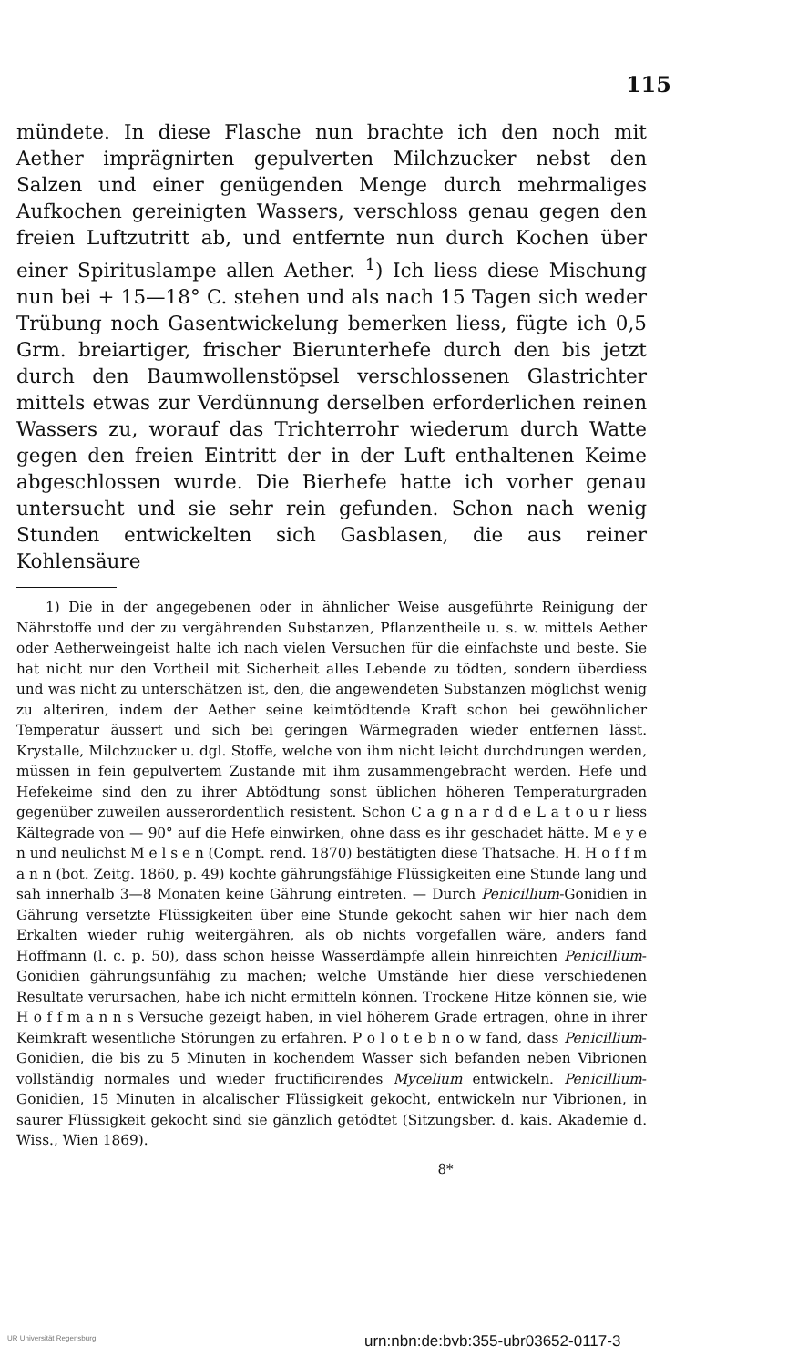115
mündete. In diese Flasche nun brachte ich den noch mit Aether imprägnirten gepulverten Milchzucker nebst den Salzen und einer genügenden Menge durch mehrmaliges Aufkochen gereinigten Wassers, verschloss genau gegen den freien Luftzutritt ab, und entfernte nun durch Kochen über einer Spirituslampe allen Aether. <sup>1</sup>) Ich liess diese Mischung nun bei + 15—18° C. stehen und als nach 15 Tagen sich weder Trübung noch Gasentwickelung bemerken liess, fügte ich 0,5 Grm. breiartiger, frischer Bierunterhefe durch den bis jetzt durch den Baumwollenstöpsel verschlossenen Glastrichter mittels etwas zur Verdünnung derselben erforderlichen reinen Wassers zu, worauf das Trichterrohr wiederum durch Watte gegen den freien Eintritt der in der Luft enthaltenen Keime abgeschlossen wurde. Die Bierhefe hatte ich vorher genau untersucht und sie sehr rein gefunden. Schon nach wenig Stunden entwickelten sich Gasblasen, die aus reiner Kohlensäure
1) Die in der angegebenen oder in ähnlicher Weise ausgeführte Reinigung der Nährstoffe und der zu vergährenden Substanzen, Pflanzentheile u. s. w. mittels Aether oder Aetherweingeist halte ich nach vielen Versuchen für die einfachste und beste. Sie hat nicht nur den Vortheil mit Sicherheit alles Lebende zu tödten, sondern überdiess und was nicht zu unterschätzen ist, den, die angewendeten Substanzen möglichst wenig zu alteriren, indem der Aether seine keimtödtende Kraft schon bei gewöhnlicher Temperatur äussert und sich bei geringen Wärmegraden wieder entfernen lässt. Krystalle, Milchzucker u. dgl. Stoffe, welche von ihm nicht leicht durchdrungen werden, müssen in fein gepulvertem Zustande mit ihm zusammengebracht werden. Hefe und Hefekeime sind den zu ihrer Abtödtung sonst üblichen höheren Temperaturgraden gegenüber zuweilen ausserordentlich resistent. Schon C a g n a r d d e L a t o u r liess Kältegrade von — 90° auf die Hefe einwirken, ohne dass es ihr geschadet hätte. M e y e n und neulichst M e l s e n (Compt. rend. 1870) bestätigten diese Thatsache. H. H o f f m a n n (bot. Zeitg. 1860, p. 49) kochte gährungsfähige Flüssigkeiten eine Stunde lang und sah innerhalb 3—8 Monaten keine Gährung eintreten. — Durch Penicillium-Gonidien in Gährung versetzte Flüssigkeiten über eine Stunde gekocht sahen wir hier nach dem Erkalten wieder ruhig weitergähren, als ob nichts vorgefallen wäre, anders fand Hoffmann (l. c. p. 50), dass schon heisse Wasserdämpfe allein hinreichten Penicillium-Gonidien gährungsunfähig zu machen; welche Umstände hier diese verschiedenen Resultate verursachen, habe ich nicht ermitteln können. Trockene Hitze können sie, wie H o f f m a n n s Versuche gezeigt haben, in viel höherem Grade ertragen, ohne in ihrer Keimkraft wesentliche Störungen zu erfahren. P o l o t e b n o w fand, dass Penicillium-Gonidien, die bis zu 5 Minuten in kochendem Wasser sich befanden neben Vibrionen vollständig normales und wieder fructificirendes Mycelium entwickeln. Penicillium-Gonidien, 15 Minuten in alcalischer Flüssigkeit gekocht, entwickeln nur Vibrionen, in saurer Flüssigkeit gekocht sind sie gänzlich getödtet (Sitzungsber. d. kais. Akademie d. Wiss., Wien 1869).
8*
UR Universität Regensburg urn:nbn:de:bvb:355-ubr03652-0117-3